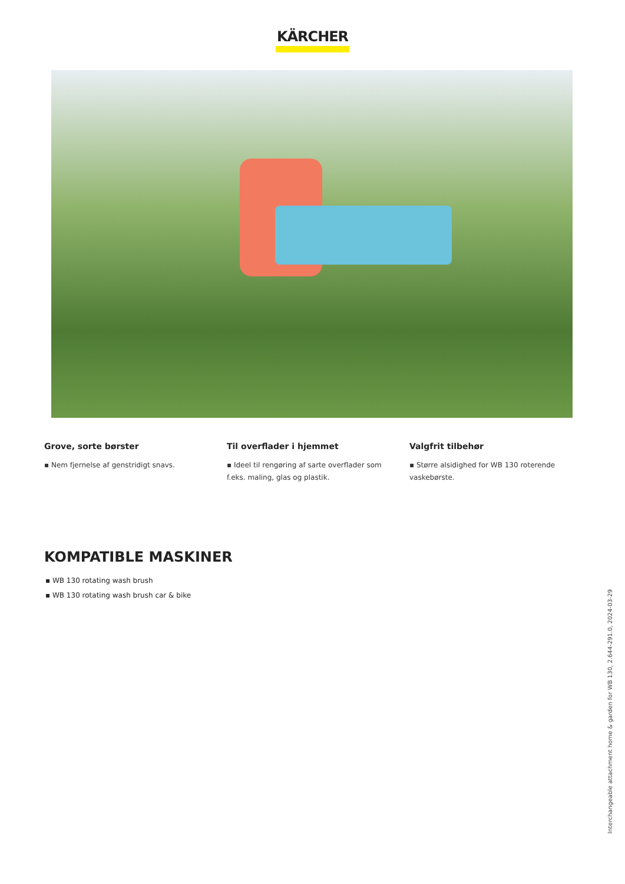KÄRCHER
Grove, sorte børster
▪ Nem fjernelse af genstridigt snavs.
Til overflader i hjemmet
▪ Ideel til rengøring af sarte overflader som f.eks. maling, glas og plastik.
Valgfrit tilbehør
▪ Større alsidighed for WB 130 roterende vaskebørste.
KOMPATIBLE MASKINER
▪ WB 130 rotating wash brush
▪ WB 130 rotating wash brush car & bike
Interchangeable attachment home & garden for WB 130, 2.644-291.0, 2024-03-29